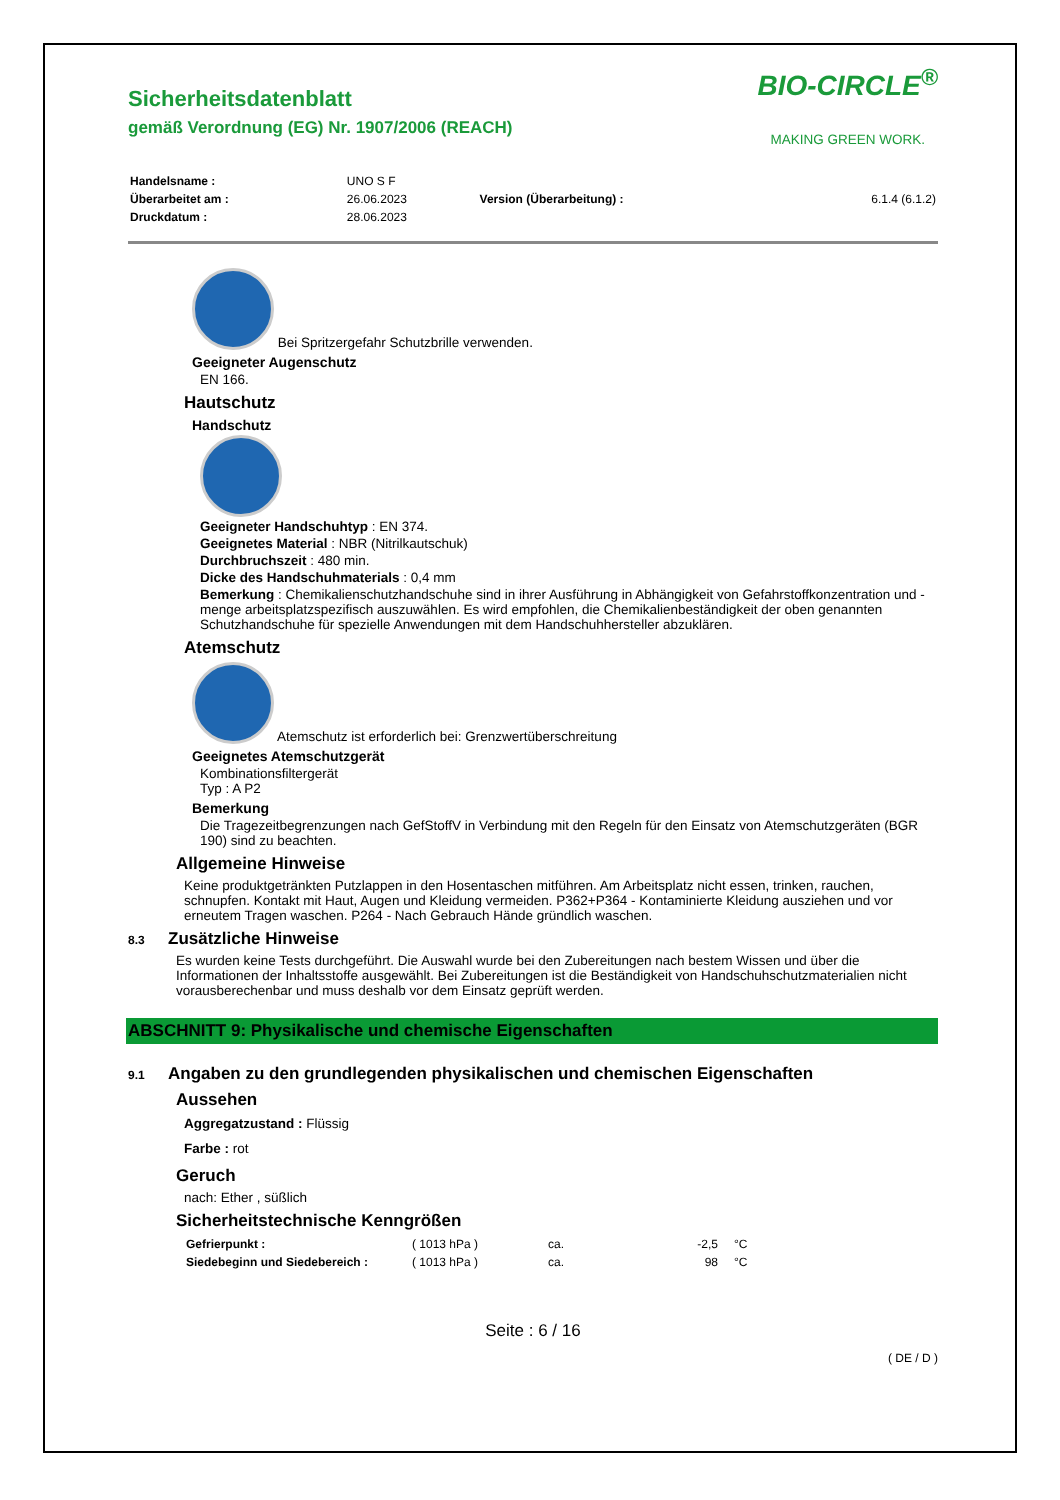Sicherheitsdatenblatt
gemäß Verordnung (EG) Nr. 1907/2006 (REACH)
BIO-CIRCLE<sup>®</sup>
MAKING GREEN WORK.
| Handelsname : | UNO S F | | |
| Überarbeitet am : | 26.06.2023 | Version (Überarbeitung) : | 6.1.4 (6.1.2) |
| Druckdatum : | 28.06.2023 | | |
Bei Spritzergefahr Schutzbrille verwenden.
Geeigneter Augenschutz
EN 166.
Hautschutz
Handschutz
Geeigneter Handschuhtyp : EN 374.
Geeignetes Material : NBR (Nitrilkautschuk)
Durchbruchszeit : 480 min.
Dicke des Handschuhmaterials : 0,4 mm
Bemerkung : Chemikalienschutzhandschuhe sind in ihrer Ausführung in Abhängigkeit von Gefahrstoffkonzentration und -menge arbeitsplatzspezifisch auszuwählen. Es wird empfohlen, die Chemikalienbeständigkeit der oben genannten Schutzhandschuhe für spezielle Anwendungen mit dem Handschuhhersteller abzuklären.
Atemschutz
Atemschutz ist erforderlich bei: Grenzwertüberschreitung
Geeignetes Atemschutzgerät
Kombinationsfiltergerät
Typ : A P2
Bemerkung
Die Tragezeitbegrenzungen nach GefStoffV in Verbindung mit den Regeln für den Einsatz von Atemschutzgeräten (BGR 190) sind zu beachten.
Allgemeine Hinweise
Keine produktgetränkten Putzlappen in den Hosentaschen mitführen. Am Arbeitsplatz nicht essen, trinken, rauchen, schnupfen. Kontakt mit Haut, Augen und Kleidung vermeiden. P362+P364 - Kontaminierte Kleidung ausziehen und vor erneutem Tragen waschen. P264 - Nach Gebrauch Hände gründlich waschen.
8.3 Zusätzliche Hinweise
Es wurden keine Tests durchgeführt. Die Auswahl wurde bei den Zubereitungen nach bestem Wissen und über die Informationen der Inhaltsstoffe ausgewählt. Bei Zubereitungen ist die Beständigkeit von Handschuhschutzmaterialien nicht vorausberechenbar und muss deshalb vor dem Einsatz geprüft werden.
ABSCHNITT 9: Physikalische und chemische Eigenschaften
9.1 Angaben zu den grundlegenden physikalischen und chemischen Eigenschaften
Aussehen
Aggregatzustand : Flüssig
Farbe : rot
Geruch
nach: Ether , süßlich
Sicherheitstechnische Kenngrößen
| Gefrierpunkt : | ( 1013 hPa ) | ca. | -2,5 | °C |
| Siedebeginn und Siedebereich : | ( 1013 hPa ) | ca. | 98 | °C |
Seite : 6 / 16
( DE / D )